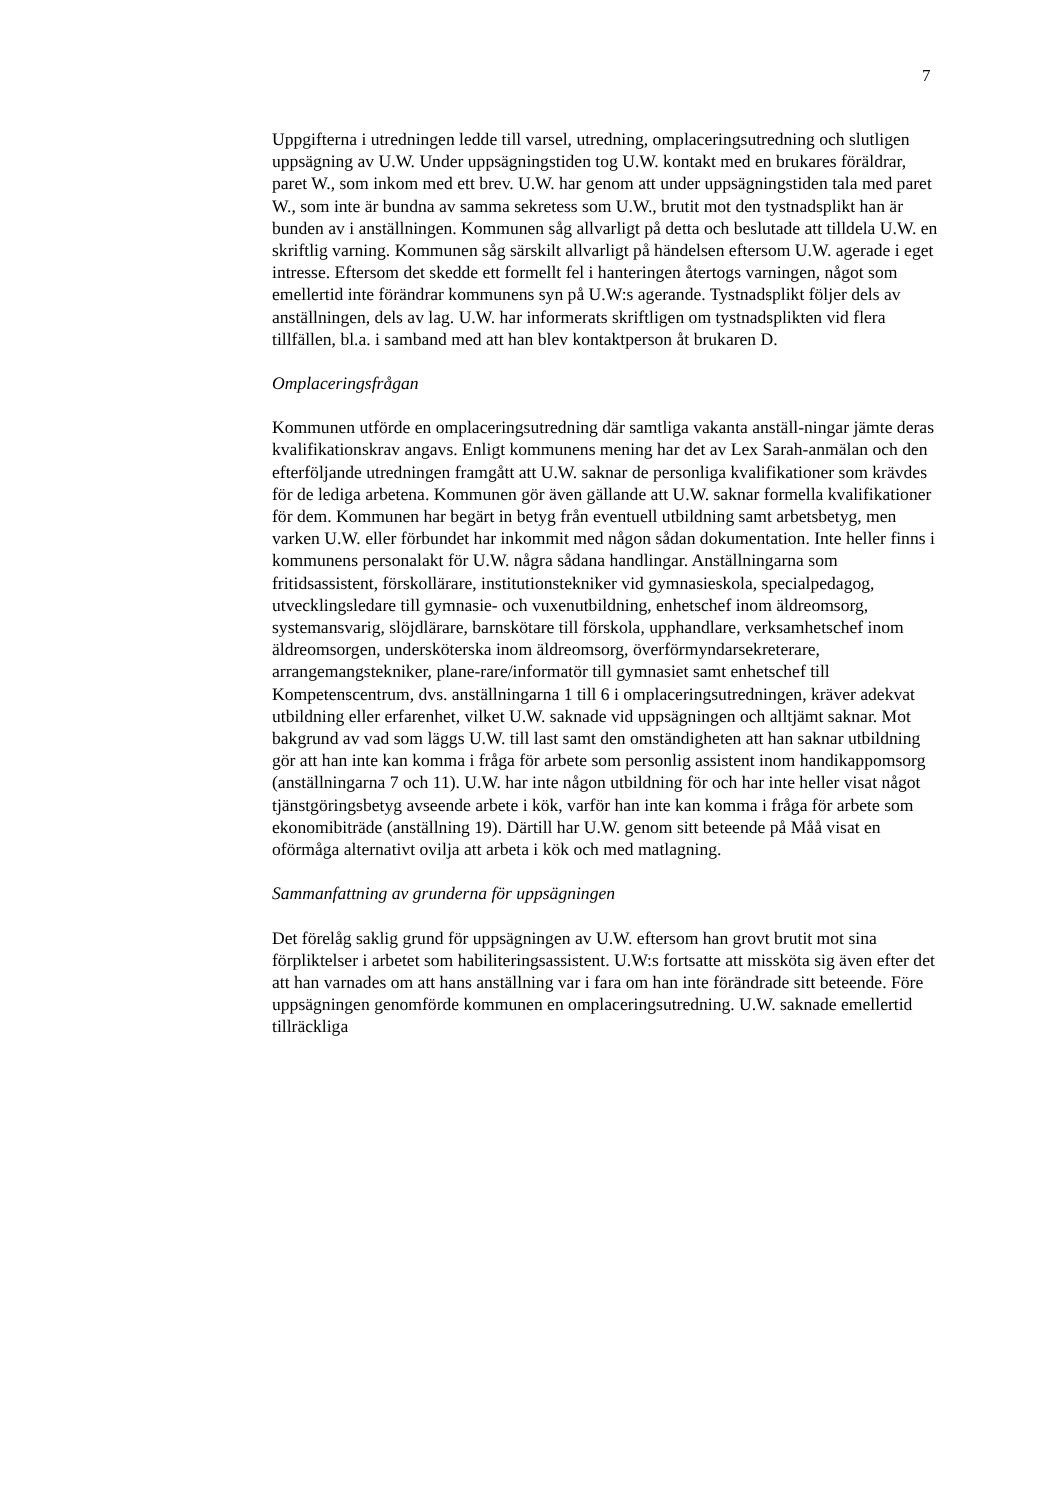7
Uppgifterna i utredningen ledde till varsel, utredning, omplaceringsutredning och slutligen uppsägning av U.W. Under uppsägningstiden tog U.W. kontakt med en brukares föräldrar, paret W., som inkom med ett brev. U.W. har genom att under uppsägningstiden tala med paret W., som inte är bundna av samma sekretess som U.W., brutit mot den tystnadsplikt han är bunden av i anställningen. Kommunen såg allvarligt på detta och beslutade att tilldela U.W. en skriftlig varning. Kommunen såg särskilt allvarligt på händelsen eftersom U.W. agerade i eget intresse. Eftersom det skedde ett formellt fel i hanteringen återtogs varningen, något som emellertid inte förändrar kommunens syn på U.W:s agerande. Tystnadsplikt följer dels av anställningen, dels av lag. U.W. har informerats skriftligen om tystnadsplikten vid flera tillfällen, bl.a. i samband med att han blev kontaktperson åt brukaren D.
Omplaceringsfrågan
Kommunen utförde en omplaceringsutredning där samtliga vakanta anställ-ningar jämte deras kvalifikationskrav angavs. Enligt kommunens mening har det av Lex Sarah-anmälan och den efterföljande utredningen framgått att U.W. saknar de personliga kvalifikationer som krävdes för de lediga arbetena. Kommunen gör även gällande att U.W. saknar formella kvalifikationer för dem. Kommunen har begärt in betyg från eventuell utbildning samt arbetsbetyg, men varken U.W. eller förbundet har inkommit med någon sådan dokumentation. Inte heller finns i kommunens personalakt för U.W. några sådana handlingar. Anställningarna som fritidsassistent, förskollärare, institutionstekniker vid gymnasieskola, specialpedagog, utvecklingsledare till gymnasie- och vuxenutbildning, enhetschef inom äldreomsorg, systemansvarig, slöjdlärare, barnskötare till förskola, upphandlare, verksamhetschef inom äldreomsorgen, undersköterska inom äldreomsorg, överförmyndarsekreterare, arrangemangstekniker, plane-rare/informatör till gymnasiet samt enhetschef till Kompetenscentrum, dvs. anställningarna 1 till 6 i omplaceringsutredningen, kräver adekvat utbildning eller erfarenhet, vilket U.W. saknade vid uppsägningen och alltjämt saknar. Mot bakgrund av vad som läggs U.W. till last samt den omständigheten att han saknar utbildning gör att han inte kan komma i fråga för arbete som personlig assistent inom handikappomsorg (anställningarna 7 och 11). U.W. har inte någon utbildning för och har inte heller visat något tjänstgöringsbetyg avseende arbete i kök, varför han inte kan komma i fråga för arbete som ekonomibiträde (anställning 19). Därtill har U.W. genom sitt beteende på Måå visat en oförmåga alternativt ovilja att arbeta i kök och med matlagning.
Sammanfattning av grunderna för uppsägningen
Det förelåg saklig grund för uppsägningen av U.W. eftersom han grovt brutit mot sina förpliktelser i arbetet som habiliteringsassistent. U.W:s fortsatte att missköta sig även efter det att han varnades om att hans anställning var i fara om han inte förändrade sitt beteende. Före uppsägningen genomförde kommunen en omplaceringsutredning. U.W. saknade emellertid tillräckliga